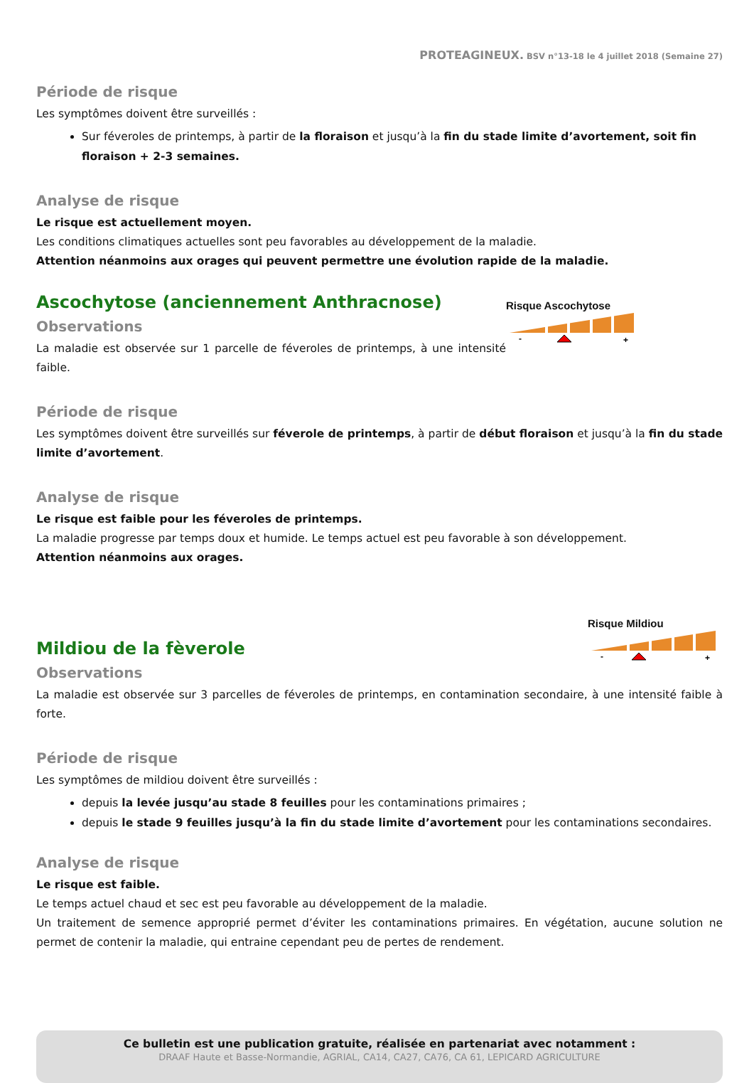PROTEAGINEUX. BSV n°13-18 le 4 juillet 2018 (Semaine 27)
Période de risque
Les symptômes doivent être surveillés :
Sur féveroles de printemps, à partir de la floraison et jusqu’à la fin du stade limite d’avortement, soit fin floraison + 2-3 semaines.
Analyse de risque
Le risque est actuellement moyen.
Les conditions climatiques actuelles sont peu favorables au développement de la maladie.
Attention néanmoins aux orages qui peuvent permettre une évolution rapide de la maladie.
Risque Ascochytose
-
+
Ascochytose (anciennement Anthracnose)
Observations
La maladie est observée sur 1 parcelle de féveroles de printemps, à une intensité faible.
Période de risque
Les symptômes doivent être surveillés sur féverole de printemps, à partir de début floraison et jusqu’à la fin du stade limite d’avortement.
Analyse de risque
Le risque est faible pour les féveroles de printemps.
La maladie progresse par temps doux et humide. Le temps actuel est peu favorable à son développement.
Attention néanmoins aux orages.
Risque Mildiou
-
+
Mildiou de la fèverole
Observations
La maladie est observée sur 3 parcelles de féveroles de printemps, en contamination secondaire, à une intensité faible à forte.
Période de risque
Les symptômes de mildiou doivent être surveillés :
depuis la levée jusqu’au stade 8 feuilles pour les contaminations primaires ;
depuis le stade 9 feuilles jusqu’à la fin du stade limite d’avortement pour les contaminations secondaires.
Analyse de risque
Le risque est faible.
Le temps actuel chaud et sec est peu favorable au développement de la maladie.
Un traitement de semence approprié permet d’éviter les contaminations primaires. En végétation, aucune solution ne permet de contenir la maladie, qui entraine cependant peu de pertes de rendement.
Ce bulletin est une publication gratuite, réalisée en partenariat avec notamment :
DRAAF Haute et Basse-Normandie, AGRIAL, CA14, CA27, CA76, CA 61, LEPICARD AGRICULTURE